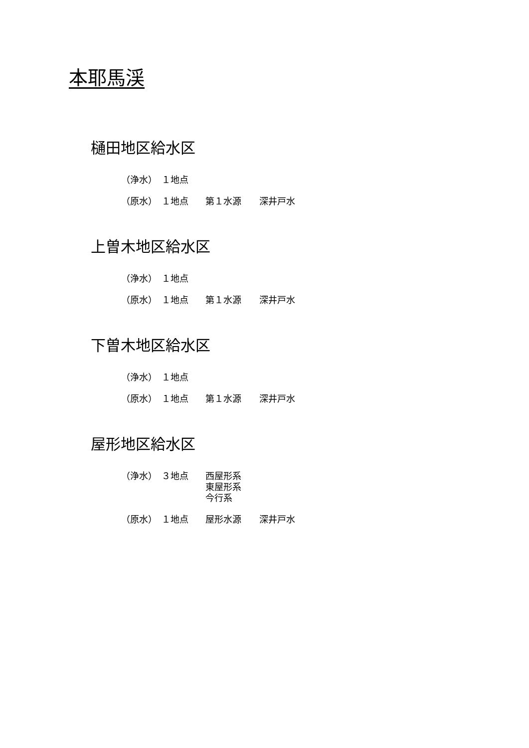本耶馬渓
樋田地区給水区
| （浄水） | １地点 | | |
| （原水） | １地点 | 第１水源 | 深井戸水 |
上曽木地区給水区
| （浄水） | １地点 | | |
| （原水） | １地点 | 第１水源 | 深井戸水 |
下曽木地区給水区
| （浄水） | １地点 | | |
| （原水） | １地点 | 第１水源 | 深井戸水 |
屋形地区給水区
| （浄水） | ３地点 | 西屋形系 東屋形系 今行系 | |
| （原水） | １地点 | 屋形水源 | 深井戸水 |